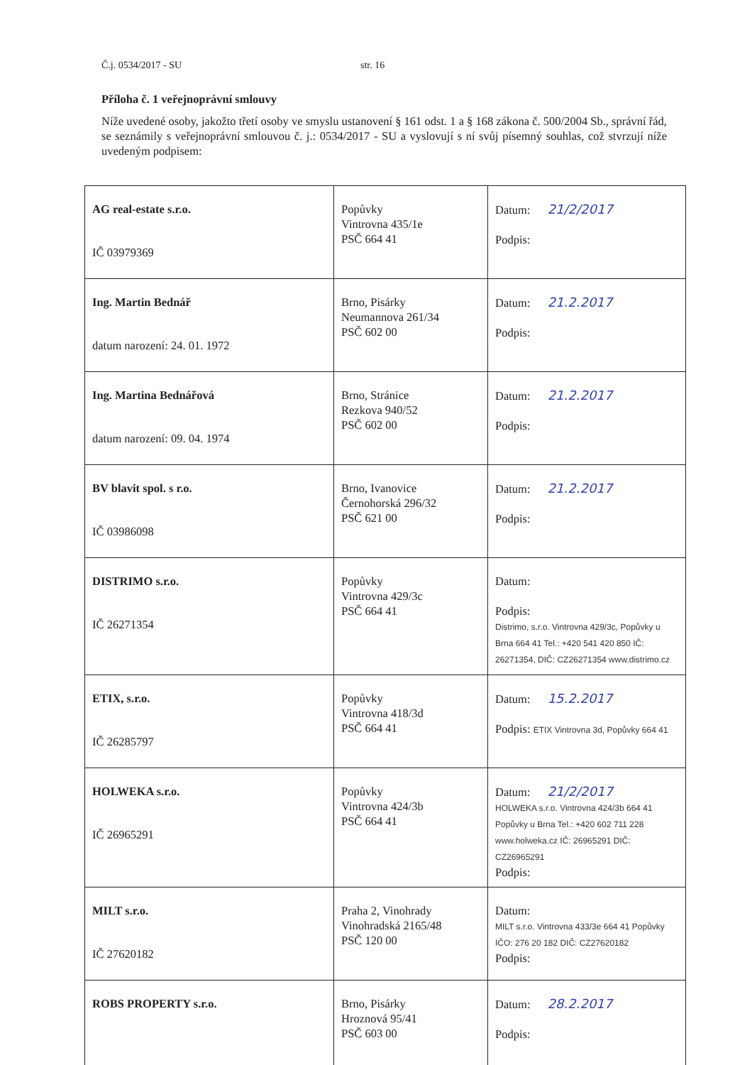Č.j. 0534/2017 - SU str. 16
Příloha č. 1 veřejnoprávní smlouvy
Níže uvedené osoby, jakožto třetí osoby ve smyslu ustanovení § 161 odst. 1 a § 168 zákona č. 500/2004 Sb., správní řád, se seznámily s veřejnoprávní smlouvou č. j.: 0534/2017 - SU a vyslovují s ní svůj písemný souhlas, což stvrzují níže uvedeným podpisem:
| AG real-estate s.r.o. IČ 03979369 | Popůvky Vintrovna 435/1e PSČ 664 41 | Datum: 21/2/2017 Podpis: |
| Ing. Martin Bednář datum narození: 24. 01. 1972 | Brno, Pisárky Neumannova 261/34 PSČ 602 00 | Datum: 21.2.2017 Podpis: |
| Ing. Martina Bednářová datum narození: 09. 04. 1974 | Brno, Stránice Rezkova 940/52 PSČ 602 00 | Datum: 21.2.2017 Podpis: |
| BV blavit spol. s r.o. IČ 03986098 | Brno, Ivanovice Černohorská 296/32 PSČ 621 00 | Datum: 21.2.2017 Podpis: |
| DISTRIMO s.r.o. IČ 26271354 | Popůvky Vintrovna 429/3c PSČ 664 41 | Datum: Podpis: Distrimo, s.r.o. Vintrovna 429/3c, Popůvky u Brna 664 41 Tel.: +420 541 420 850 IČ: 26271354, DIČ: CZ26271354 www.distrimo.cz |
| ETIX, s.r.o. IČ 26285797 | Popůvky Vintrovna 418/3d PSČ 664 41 | Datum: 15.2.2017 Podpis: ETIX Vintrovna 3d, Popůvky 664 41 |
| HOLWEKA s.r.o. IČ 26965291 | Popůvky Vintrovna 424/3b PSČ 664 41 | Datum: 21/2/2017 HOLWEKA s.r.o. Vintrovna 424/3b 664 41 Popůvky u Brna Tel.: +420 602 711 228 www.holweka.cz IČ: 26965291 DIČ: CZ26965291 Podpis: |
| MILT s.r.o. IČ 27620182 | Praha 2, Vinohrady Vinohradská 2165/48 PSČ 120 00 | Datum: MILT s.r.o. Vintrovna 433/3e 664 41 Popůvky IČO: 276 20 182 DIČ: CZ27620182 Podpis: |
| ROBS PROPERTY s.r.o. | Brno, Pisárky Hroznová 95/41 PSČ 603 00 | Datum: 28.2.2017 Podpis: |